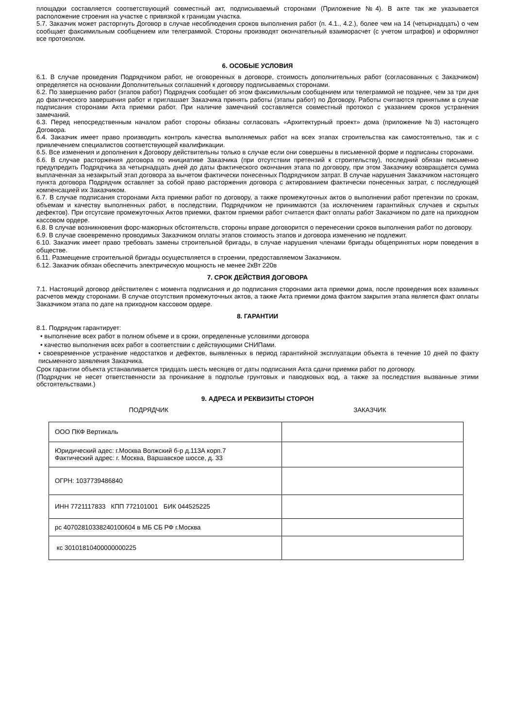площадки составляется соответствующий совместный акт, подписываемый сторонами (Приложение №4). В акте так же указывается расположение строения на участке с привязкой к границам участка.
5.7. Заказчик может расторгнуть Договор в случае несоблюдения сроков выполнения работ (п. 4.1., 4.2.), более чем на 14 (четырнадцать) о чем сообщает факсимильным сообщением или телеграммой. Стороны производят окончательный взаиморасчет (с учетом штрафов) и оформляют все протоколом.
6. ОСОБЫЕ УСЛОВИЯ
6.1. В случае проведения Подрядчиком работ, не оговоренных в договоре, стоимость дополнительных работ (согласованных с Заказчиком) определяется на основании Дополнительных соглашений к договору подписываемых сторонами.
6.2. По завершению работ (этапов работ) Подрядчик сообщает об этом факсимильным сообщением или телеграммой не позднее, чем за три дня до фактического завершения работ и приглашает Заказчика принять работы (этапы работ) по Договору. Работы считаются принятыми в случае подписания сторонами Акта приемки работ. При наличие замечаний составляется совместный протокол с указанием сроков устранения замечаний.
6.3. Перед непосредственным началом работ стороны обязаны согласовать «Архитектурный проект» дома (приложение №3) настоящего Договора.
6.4. Заказчик имеет право производить контроль качества выполняемых работ на всех этапах строительства как самостоятельно, так и с привлечением специалистов соответствующей квалификации.
6.5. Все изменения и дополнения к Договору действительны только в случае если они совершены в письменной форме и подписаны сторонами.
6.6. В случае расторжения договора по инициативе Заказчика (при отсутствии претензий к строительству), последний обязан письменно предупредить Подрядчика за четырнадцать дней до даты фактического окончания этапа по договору, при этом Заказчику возвращается сумма выплаченная за незакрытый этап договора за вычетом фактически понесенных Подрядчиком затрат. В случае нарушения Заказчиком настоящего пункта договора Подрядчик оставляет за собой право расторжения договора с актированием фактически понесенных затрат, с последующей компенсацией их Заказчиком.
6.7. В случае подписания сторонами Акта приемки работ по договору, а также промежуточных актов о выполнении работ претензии по срокам, объемам и качеству выполненных работ, в последствии, Подрядчиком не принимаются (за исключением гарантийных случаев и скрытых дефектов). При отсутсвие промежуточных Актов приемки, фактом приемки работ считается факт оплаты работ Заказчиком по дате на приходном кассовом ордере.
6.8. В случае возникновения форс-мажорных обстоятельств, стороны вправе договорится о перенесении сроков выполнения работ по договору.
6.9. В случае своевременно проводимых Заказчиком оплаты этапов стоимость этапов и договора изменению не подлежит.
6.10. Заказчик имеет право требовать замены строительной бригады, в случае нарушения членами бригады общепринятых норм поведения в обществе.
6.11. Размещение строительной бригады осуществляется в строении, предоставляемом Заказчиком.
6.12. Заказчик обязан обеспечить электрическую мощность не менее 2кВт 220в
7. СРОК ДЕЙСТВИЯ ДОГОВОРА
7.1. Настоящий договор действителен с момента подписания и до подписания сторонами акта приемки дома, после проведения всех взаимных расчетов между сторонами. В случае отсутствия промежуточных актов, а также Акта приемки дома фактом закрытия этапа является факт оплаты Заказчиком этапа по дате на приходном кассовом ордере.
8. ГАРАНТИИ
8.1. Подрядчик гарантирует:
• выполнение всех работ в полном объеме и в сроки, определенные условиями договора
• качество выполнения всех работ в соответствии с действующими СНИПами.
• своевременное устранение недостатков и дефектов, выявленных в период гарантийной эксплуатации объекта в течение 10 дней по факту письменного заявления Заказчика.
Срок гарантии объекта устанавливается тридцать шесть месяцев от даты подписания Акта сдачи приемки работ по договору.
(Подрядчик не несет ответственности за проникание в подполье грунтовых и паводковых вод, а также за последствия вызванные этими обстоятельствами.)
9. АДРЕСА И РЕКВИЗИТЫ СТОРОН
ПОДРЯДЧИК ЗАКАЗЧИК
| ООО ПКФ Вертикаль | |
| Юридический адес: г.Москва Волжский б-р д.113А корп.7 Фактический адрес: г. Москва, Варшавское шоссе, д. 33 | |
| ОГРН: 1037739486840 | |
| ИНН 7721117833 КПП 772101001 БИК 044525225 | |
| рс 40702810338240100604 в МБ СБ РФ г.Москва | |
| кс 30101810400000000225 | |